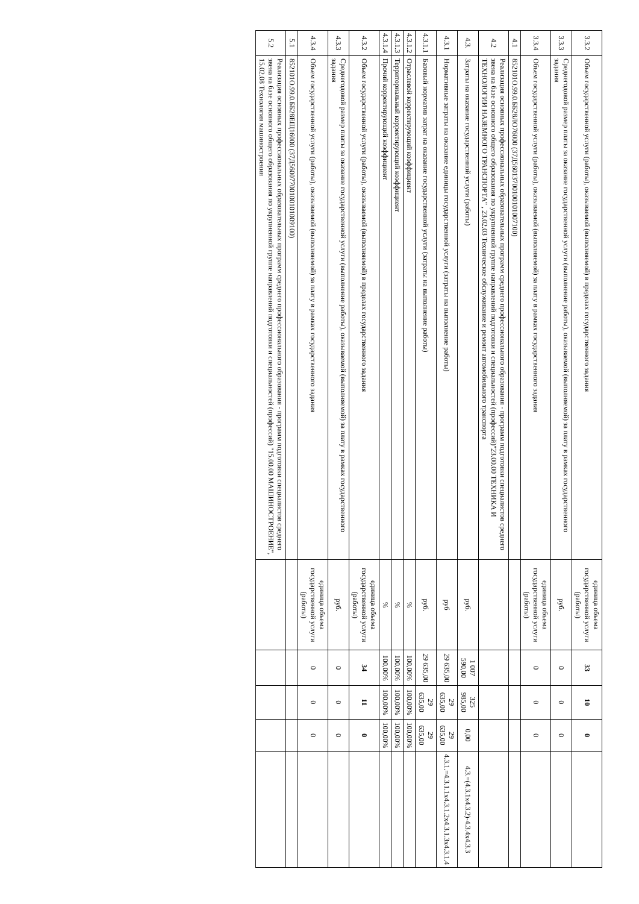| 3.3.2 | Объем государственной услуги (работы), оказываемой (выполняемой) в пределах государственного задания | единица объема государственной услуги (работы) | 33 | 10 | 0 | |
| 3.3.3 | Среднегодовой размер платы за оказание государственной услуги (выполнение работы), оказываемой (выполняемой) за плату в рамках государственного задания | руб. | 0 | 0 | 0 | |
| 3.3.4 | Объем государственной услуги (работы), оказываемой (выполняемой) за плату в рамках государственного задания | единица объема государственной услуги (работы) | 0 | 0 | 0 | |
| 4.1 | 852101О.99.0.ББ28ЛО76000 (37Д56013700100101007100) | | | | | |
| 4.2 | Реализация основных профессиональных образовательных программ среднего профессионального образования - программ подготовки специалистов среднего звена на базе основного общего образования по укрупненной группе направлений подготовки и специальностей (профессий)"23.00.00 ТЕХНИКА И ТЕХНОЛОГИИ НАЗЕМНОГО ТРАНСПОРТА" , 23.02.03 Техническое обслуживание и ремонт автомобильного транспорта | | | | | |
| 4.3. | Затраты на оказание государственной услуги (работы) | руб. | 1 007 590,00 | 325 985,00 | 0,00 | 4.3.=(4.3.1x4.3.2)-4.3.4x4.3.3 |
| 4.3.1 | Нормативные затраты на оказание единицы государственной услуги (затраты на выполнение работы) | руб | 29 635,00 | 29 635,00 | 29 635,00 | 4.3.1.=4.3.1.1x4.3.1.2x4.3.1.3x4.3.1.4 |
| 4.3.1.1 | Базовый норматив затрат на оказание государственной услуги (затраты на выполнение работы) | руб. | 29 635,00 | 29 635,00 | 29 635,00 | |
| 4.3.1.2 | Отраслевой корректирующий коэффициент | % | 100,00% | 100,00% | 100,00% | |
| 4.3.1.3 | Территориальный корректирующий коэффициент | % | 100,00% | 100,00% | 100,00% | |
| 4.3.1.4 | Прочий корректирующий коэффициент | % | 100,00% | 100,00% | 100,00% | |
| 4.3.2 | Объем государственной услуги (работы), оказываемой (выполняемой) в пределах государственного задания | единица объема государственной услуги (работы) | 34 | 11 | 0 | |
| 4.3.3 | Среднегодовой размер платы за оказание государственной услуги (выполнение работы), оказываемой (выполняемой) за плату в рамках государственного задания | руб. | 0 | 0 | 0 | |
| 4.3.4 | Объем государственной услуги (работы), оказываемой (выполняемой) за плату в рамках государственного задания | единица объема государственной услуги (работы) | 0 | 0 | 0 | |
| 5.1 | 852101О.99.0.ББ28ЕЩ16000 (37Д56007700100101009100) | | | | | |
| 5.2 | Реализация основных профессиональных образовательных программ среднего профессионального образования - программ подготовки специалистов среднего звена на базе основного общего образования по укрупненной группе направлений подготовки и специальностей (профессий) "15.00.00 МАШИНОСТРОЕНИЕ", 15.02.08 Технология машиностроения | | | | | |